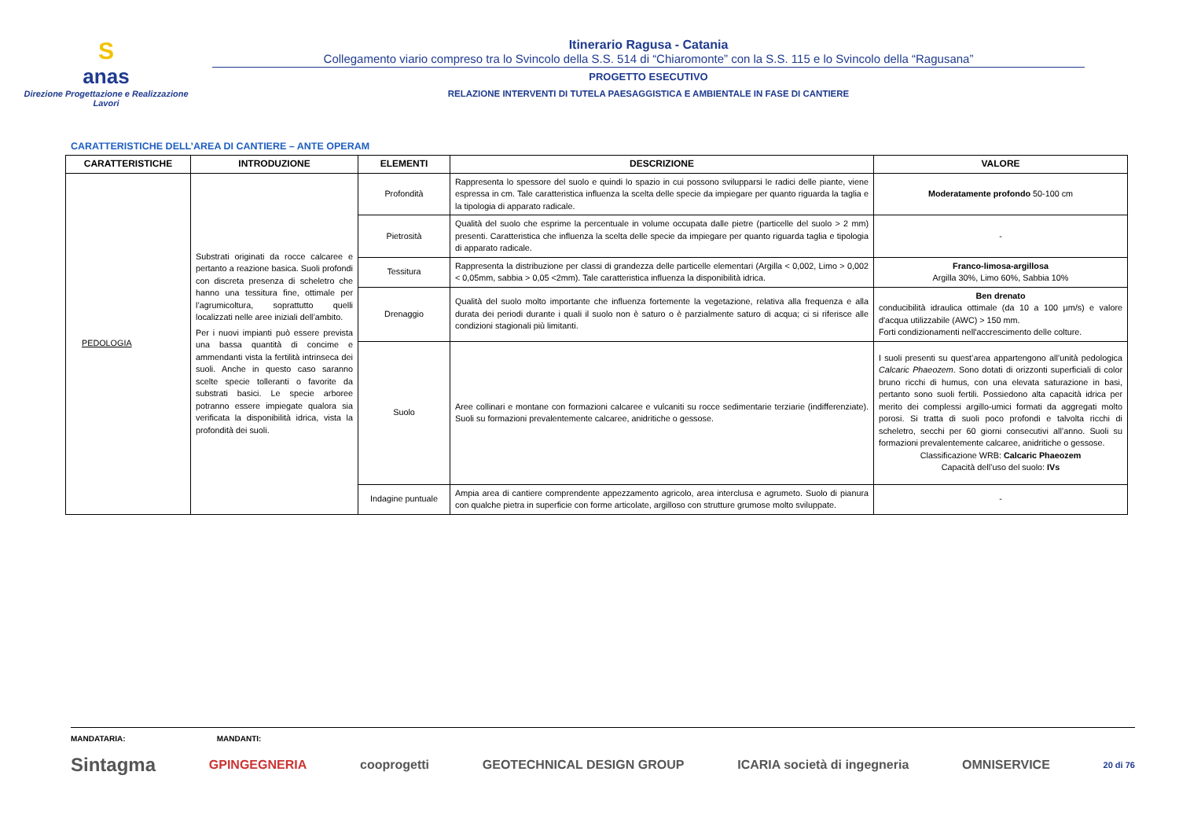S
anas
Direzione Progettazione e Realizzazione
Lavori
Itinerario Ragusa - Catania
Collegamento viario compreso tra lo Svincolo della S.S. 514 di “Chiaromonte” con la S.S. 115 e lo Svincolo della “Ragusana”
PROGETTO ESECUTIVO
RELAZIONE INTERVENTI DI TUTELA PAESAGGISTICA E AMBIENTALE IN FASE DI CANTIERE
CARATTERISTICHE DELL’AREA DI CANTIERE – ANTE OPERAM
| CARATTERISTICHE | INTRODUZIONE | ELEMENTI | DESCRIZIONE | VALORE |
| --- | --- | --- | --- | --- |
| PEDOLOGIA | Substrati originati da rocce calcaree e pertanto a reazione basica. Suoli profondi con discreta presenza di scheletro che hanno una tessitura fine, ottimale per l’agrumicoltura, soprattutto quelli localizzati nelle aree iniziali dell’ambito. Per i nuovi impianti può essere prevista una bassa quantità di concime e ammendanti vista la fertilità intrinseca dei suoli. Anche in questo caso saranno scelte specie tolleranti o favorite da substrati basici. Le specie arboree potranno essere impiegate qualora sia verificata la disponibilità idrica, vista la profondità dei suoli. | Profondità | Rappresenta lo spessore del suolo e quindi lo spazio in cui possono svilupparsi le radici delle piante, viene espressa in cm. Tale caratteristica influenza la scelta delle specie da impiegare per quanto riguarda la taglia e la tipologia di apparato radicale. | Moderatamente profondo 50-100 cm |
| | | Pietrosità | Qualità del suolo che esprime la percentuale in volume occupata dalle pietre (particelle del suolo > 2 mm) presenti. Caratteristica che influenza la scelta delle specie da impiegare per quanto riguarda taglia e tipologia di apparato radicale. | - |
| | | Tessitura | Rappresenta la distribuzione per classi di grandezza delle particelle elementari (Argilla < 0,002, Limo > 0,002 < 0,05mm, sabbia > 0,05 <2mm). Tale caratteristica influenza la disponibilità idrica. | Franco-limosa-argillosa Argilla 30%, Limo 60%, Sabbia 10% |
| | | Drenaggio | Qualità del suolo molto importante che influenza fortemente la vegetazione, relativa alla frequenza e alla durata dei periodi durante i quali il suolo non è saturo o è parzialmente saturo di acqua; ci si riferisce alle condizioni stagionali più limitanti. | Ben drenato conducibilità idraulica ottimale (da 10 a 100 µm/s) e valore d'acqua utilizzabile (AWC) > 150 mm. Forti condizionamenti nell'accrescimento delle colture. |
| | | Suolo | Aree collinari e montane con formazioni calcaree e vulcaniti su rocce sedimentarie terziarie (indifferenziate). Suoli su formazioni prevalentemente calcaree, anidritiche o gessose. | I suoli presenti su quest’area appartengono all’unità pedologica Calcaric Phaeozem . Sono dotati di orizzonti superficiali di color bruno ricchi di humus, con una elevata saturazione in basi, pertanto sono suoli fertili. Possiedono alta capacità idrica per merito dei complessi argillo-umici formati da aggregati molto porosi. Si tratta di suoli poco profondi e talvolta ricchi di scheletro, secchi per 60 giorni consecutivi all’anno. Suoli su formazioni prevalentemente calcaree, anidritiche o gessose. Classificazione WRB: Calcaric Phaeozem Capacità dell’uso del suolo: IVs |
| | | Indagine puntuale | Ampia area di cantiere comprendente appezzamento agricolo, area interclusa e agrumeto. Suolo di pianura con qualche pietra in superficie con forme articolate, argilloso con strutture grumose molto sviluppate. | - |
MANDATARIA: MANDANTI:
Sintagma GPINGEGNERIA cooprogetti GEOTECHNICAL DESIGN GROUP ICARIA società di ingegneria OMNISERVICE 20 di 76